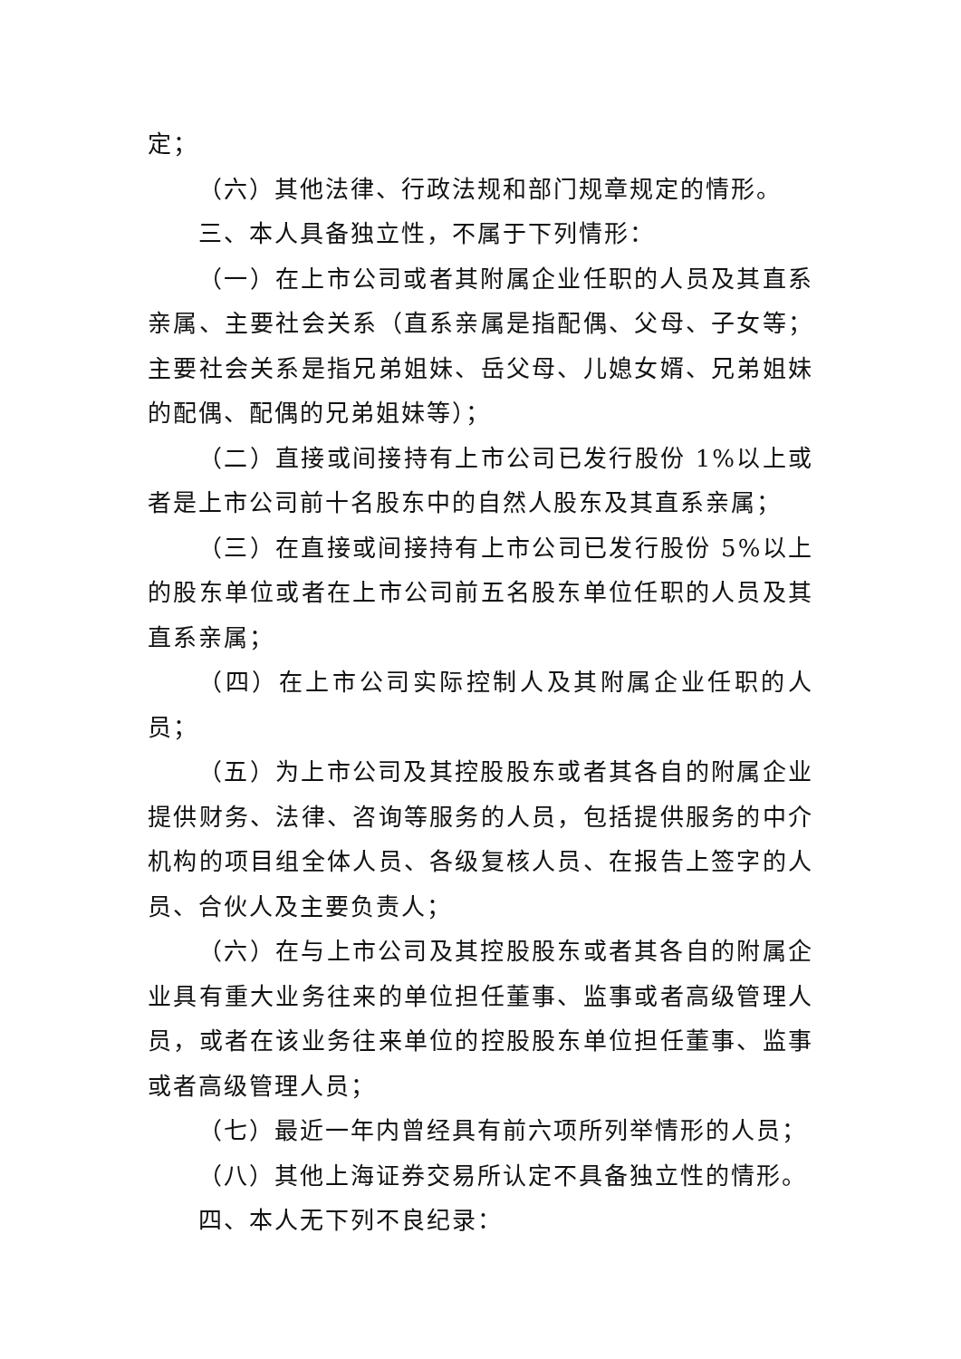定；
（六）其他法律、行政法规和部门规章规定的情形。
三、本人具备独立性，不属于下列情形：
（一）在上市公司或者其附属企业任职的人员及其直系亲属、主要社会关系（直系亲属是指配偶、父母、子女等；主要社会关系是指兄弟姐妹、岳父母、儿媳女婿、兄弟姐妹的配偶、配偶的兄弟姐妹等）；
（二）直接或间接持有上市公司已发行股份 1%以上或者是上市公司前十名股东中的自然人股东及其直系亲属；
（三）在直接或间接持有上市公司已发行股份 5%以上的股东单位或者在上市公司前五名股东单位任职的人员及其直系亲属；
（四）在上市公司实际控制人及其附属企业任职的人员；
（五）为上市公司及其控股股东或者其各自的附属企业提供财务、法律、咨询等服务的人员，包括提供服务的中介机构的项目组全体人员、各级复核人员、在报告上签字的人员、合伙人及主要负责人；
（六）在与上市公司及其控股股东或者其各自的附属企业具有重大业务往来的单位担任董事、监事或者高级管理人员，或者在该业务往来单位的控股股东单位担任董事、监事或者高级管理人员；
（七）最近一年内曾经具有前六项所列举情形的人员；
（八）其他上海证券交易所认定不具备独立性的情形。
四、本人无下列不良纪录：